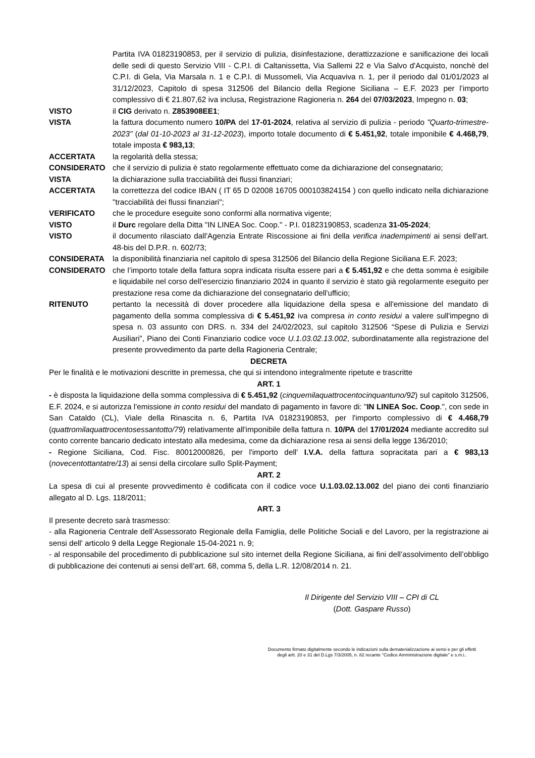Partita IVA 01823190853, per il servizio di pulizia, disinfestazione, derattizzazione e sanificazione dei locali delle sedi di questo Servizio VIII - C.P.I. di Caltanissetta, Via Sallemi 22 e Via Salvo d'Acquisto, nonchè del C.P.I. di Gela, Via Marsala n. 1 e C.P.I. di Mussomeli, Via Acquaviva n. 1, per il periodo dal 01/01/2023 al 31/12/2023, Capitolo di spesa 312506 del Bilancio della Regione Siciliana – E.F. 2023 per l’importo complessivo di € 21.807,62 iva inclusa, Registrazione Ragioneria n. 264 del 07/03/2023, Impegno n. 03;
VISTO il CIG derivato n. Z853908EE1;
VISTA la fattura documento numero 10/PA del 17-01-2024, relativa al servizio di pulizia - periodo "Quarto-trimestre-2023" (dal 01-10-2023 al 31-12-2023), importo totale documento di € 5.451,92, totale imponibile € 4.468,79, totale imposta € 983,13;
ACCERTATA la regolarità della stessa;
CONSIDERATO che il servizio di pulizia è stato regolarmente effettuato come da dichiarazione del consegnatario;
VISTA la dichiarazione sulla tracciabilità dei flussi finanziari;
ACCERTATA la correttezza del codice IBAN ( IT 65 D 02008 16705 000103824154 ) con quello indicato nella dichiarazione "tracciabilità dei flussi finanziari";
VERIFICATO che le procedure eseguite sono conformi alla normativa vigente;
VISTO il Durc regolare della Ditta "IN LINEA Soc. Coop." - P.I. 01823190853, scadenza 31-05-2024;
VISTO il documento rilasciato dall'Agenzia Entrate Riscossione ai fini della verifica inadempimenti ai sensi dell'art. 48-bis del D.P.R. n. 602/73;
CONSIDERATA la disponibilità finanziaria nel capitolo di spesa 312506 del Bilancio della Regione Siciliana E.F. 2023;
CONSIDERATO che l’importo totale della fattura sopra indicata risulta essere pari a € 5.451,92 e che detta somma è esigibile e liquidabile nel corso dell’esercizio finanziario 2024 in quanto il servizio è stato già regolarmente eseguito per prestazione resa come da dichiarazione del consegnatario dell'ufficio;
RITENUTO pertanto la necessità di dover procedere alla liquidazione della spesa e all'emissione del mandato di pagamento della somma complessiva di € 5.451,92 iva compresa in conto residui a valere sull'impegno di spesa n. 03 assunto con DRS. n. 334 del 24/02/2023, sul capitolo 312506 “Spese di Pulizia e Servizi Ausiliari”, Piano dei Conti Finanziario codice voce U.1.03.02.13.002, subordinatamente alla registrazione del presente provvedimento da parte della Ragioneria Centrale;
DECRETA
Per le finalità e le motivazioni descritte in premessa, che qui si intendono integralmente ripetute e trascritte
ART. 1
- è disposta la liquidazione della somma complessiva di € 5.451,92 (cinquemilaquattrocentocinquantuno/92) sul capitolo 312506, E.F. 2024, e si autorizza l'emissione in conto residui del mandato di pagamento in favore di: "IN LINEA Soc. Coop.", con sede in San Cataldo (CL), Viale della Rinascita n. 6, Partita IVA 01823190853, per l'importo complessivo di € 4.468,79 (quattromilaquattrocentosessantotto/79) relativamente all'imponibile della fattura n. 10/PA del 17/01/2024 mediante accredito sul conto corrente bancario dedicato intestato alla medesima, come da dichiarazione resa ai sensi della legge 136/2010;
- Regione Siciliana, Cod. Fisc. 80012000826, per l'importo dell' I.V.A. della fattura sopracitata pari a € 983,13 (novecentottantatre/13) ai sensi della circolare sullo Split-Payment;
ART. 2
La spesa di cui al presente provvedimento è codificata con il codice voce U.1.03.02.13.002 del piano dei conti finanziario allegato al D. Lgs. 118/2011;
ART. 3
Il presente decreto sarà trasmesso:
- alla Ragioneria Centrale dell’Assessorato Regionale della Famiglia, delle Politiche Sociali e del Lavoro, per la registrazione ai sensi dell' articolo 9 della Legge Regionale 15-04-2021 n. 9;
- al responsabile del procedimento di pubblicazione sul sito internet della Regione Siciliana, ai fini dell’assolvimento dell’obbligo di pubblicazione dei contenuti ai sensi dell’art. 68, comma 5, della L.R. 12/08/2014 n. 21.
Il Dirigente del Servizio VIII – CPI di CL
(Dott. Gaspare Russo)
Documento firmato digitalmente secondo le indicazioni sulla dematerializzazione ai sensi e per gli effetti
degli artt. 20 e 31 del D.Lgs 7/3/2005, n. 82 recante "Codice Amministrazione digitale" e s.m.i..